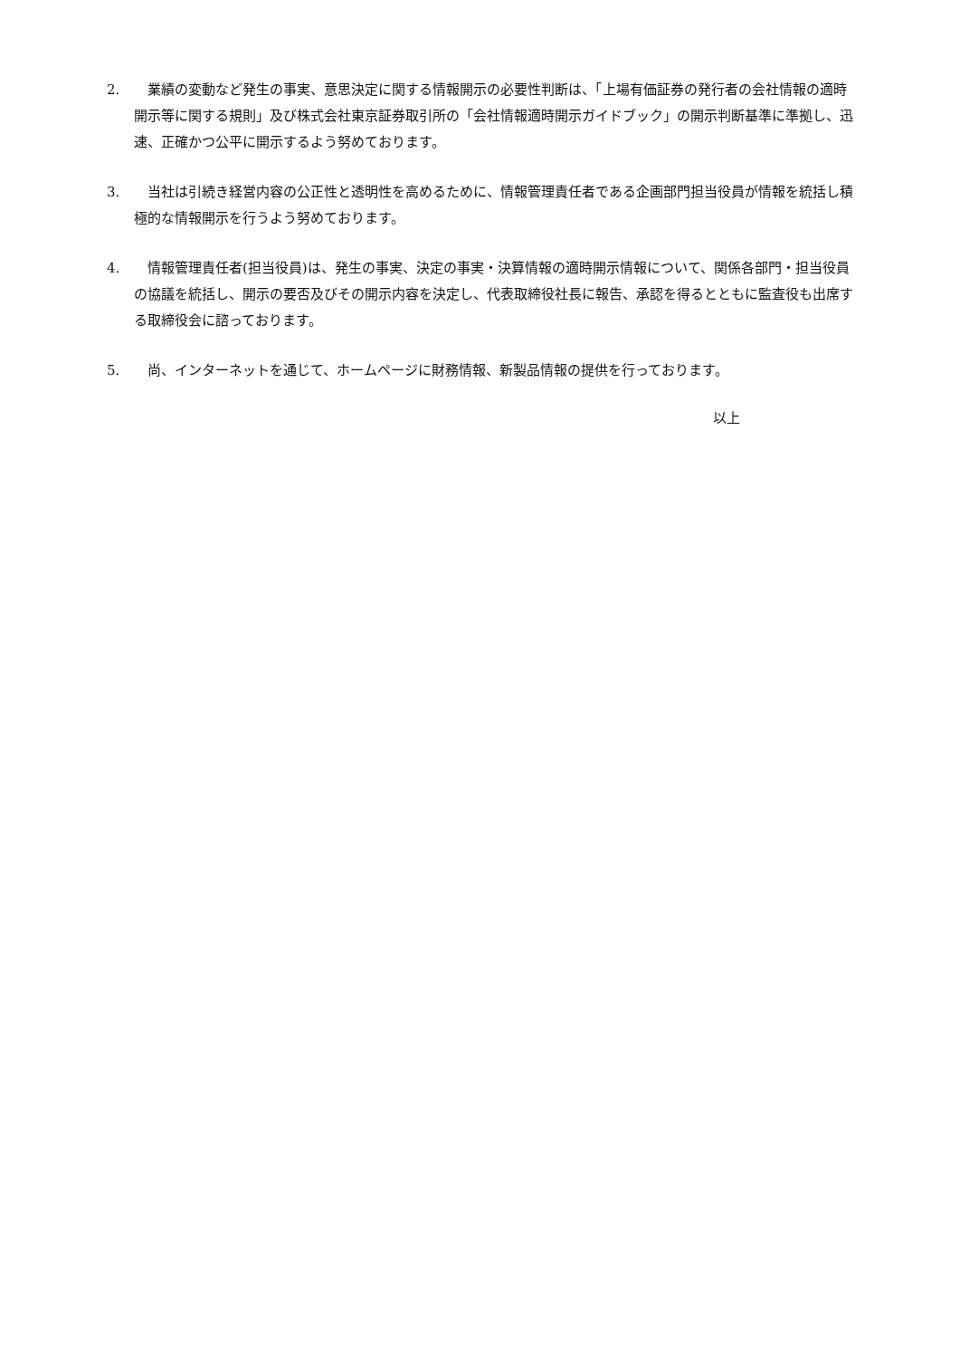2. 業績の変動など発生の事実、意思決定に関する情報開示の必要性判断は、「上場有価証券の発行者の会社情報の適時開示等に関する規則」及び株式会社東京証券取引所の「会社情報適時開示ガイドブック」の開示判断基準に準拠し、迅速、正確かつ公平に開示するよう努めております。
3. 当社は引続き経営内容の公正性と透明性を高めるために、情報管理責任者である企画部門担当役員が情報を統括し積極的な情報開示を行うよう努めております。
4. 情報管理責任者(担当役員)は、発生の事実、決定の事実・決算情報の適時開示情報について、関係各部門・担当役員の協議を統括し、開示の要否及びその開示内容を決定し、代表取締役社長に報告、承認を得るとともに監査役も出席する取締役会に諮っております。
5. 尚、インターネットを通じて、ホームページに財務情報、新製品情報の提供を行っております。
以上